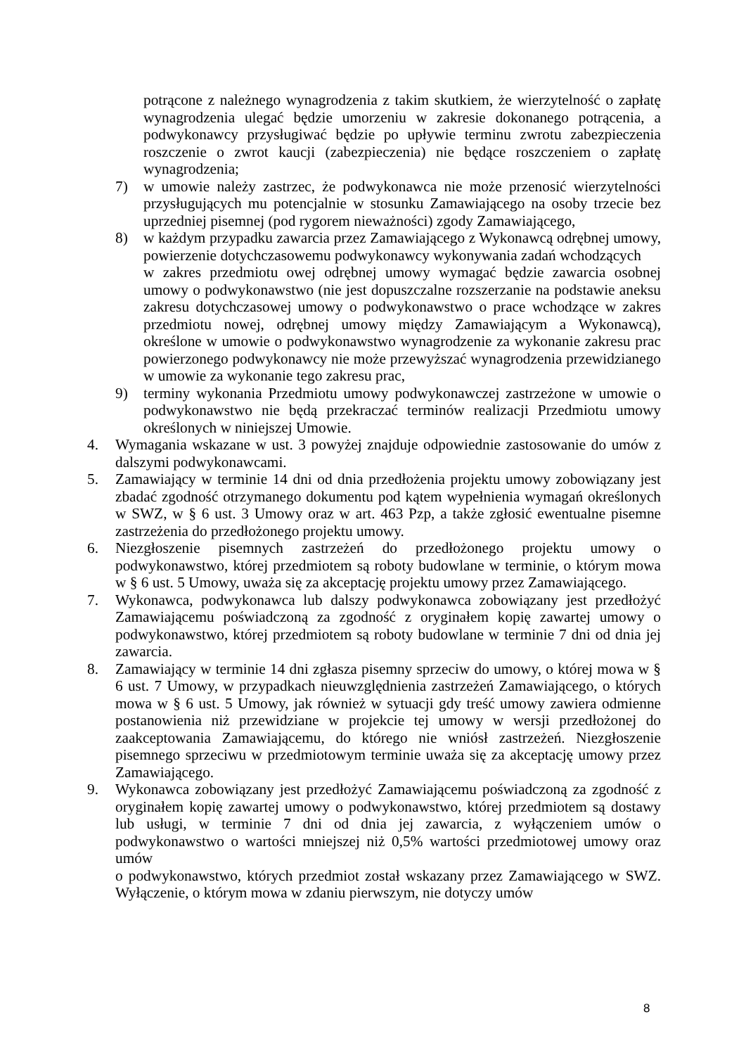potrącone z należnego wynagrodzenia z takim skutkiem, że wierzytelność o zapłatę wynagrodzenia ulegać będzie umorzeniu w zakresie dokonanego potrącenia, a podwykonawcy przysługiwać będzie po upływie terminu zwrotu zabezpieczenia roszczenie o zwrot kaucji (zabezpieczenia) nie będące roszczeniem o zapłatę wynagrodzenia;
7) w umowie należy zastrzec, że podwykonawca nie może przenosić wierzytelności przysługujących mu potencjalnie w stosunku Zamawiającego na osoby trzecie bez uprzedniej pisemnej (pod rygorem nieważności) zgody Zamawiającego,
8) w każdym przypadku zawarcia przez Zamawiającego z Wykonawcą odrębnej umowy, powierzenie dotychczasowemu podwykonawcy wykonywania zadań wchodzących
w zakres przedmiotu owej odrębnej umowy wymagać będzie zawarcia osobnej umowy o podwykonawstwo (nie jest dopuszczalne rozszerzanie na podstawie aneksu zakresu dotychczasowej umowy o podwykonawstwo o prace wchodzące w zakres przedmiotu nowej, odrębnej umowy między Zamawiającym a Wykonawcą), określone w umowie o podwykonawstwo wynagrodzenie za wykonanie zakresu prac powierzonego podwykonawcy nie może przewyższać wynagrodzenia przewidzianego w umowie za wykonanie tego zakresu prac,
9) terminy wykonania Przedmiotu umowy podwykonawczej zastrzeżone w umowie o podwykonawstwo nie będą przekraczać terminów realizacji Przedmiotu umowy określonych w niniejszej Umowie.
4. Wymagania wskazane w ust. 3 powyżej znajduje odpowiednie zastosowanie do umów z dalszymi podwykonawcami.
5. Zamawiający w terminie 14 dni od dnia przedłożenia projektu umowy zobowiązany jest zbadać zgodność otrzymanego dokumentu pod kątem wypełnienia wymagań określonych w SWZ, w § 6 ust. 3 Umowy oraz w art. 463 Pzp, a także zgłosić ewentualne pisemne zastrzeżenia do przedłożonego projektu umowy.
6. Niezgłoszenie pisemnych zastrzeżeń do przedłożonego projektu umowy o podwykonawstwo, której przedmiotem są roboty budowlane w terminie, o którym mowa w § 6 ust. 5 Umowy, uważa się za akceptację projektu umowy przez Zamawiającego.
7. Wykonawca, podwykonawca lub dalszy podwykonawca zobowiązany jest przedłożyć Zamawiającemu poświadczoną za zgodność z oryginałem kopię zawartej umowy o podwykonawstwo, której przedmiotem są roboty budowlane w terminie 7 dni od dnia jej zawarcia.
8. Zamawiający w terminie 14 dni zgłasza pisemny sprzeciw do umowy, o której mowa w § 6 ust. 7 Umowy, w przypadkach nieuwzględnienia zastrzeżeń Zamawiającego, o których mowa w § 6 ust. 5 Umowy, jak również w sytuacji gdy treść umowy zawiera odmienne postanowienia niż przewidziane w projekcie tej umowy w wersji przedłożonej do zaakceptowania Zamawiającemu, do którego nie wniósł zastrzeżeń. Niezgłoszenie pisemnego sprzeciwu w przedmiotowym terminie uważa się za akceptację umowy przez Zamawiającego.
9. Wykonawca zobowiązany jest przedłożyć Zamawiającemu poświadczoną za zgodność z oryginałem kopię zawartej umowy o podwykonawstwo, której przedmiotem są dostawy lub usługi, w terminie 7 dni od dnia jej zawarcia, z wyłączeniem umów o podwykonawstwo o wartości mniejszej niż 0,5% wartości przedmiotowej umowy oraz umów
o podwykonawstwo, których przedmiot został wskazany przez Zamawiającego w SWZ. Wyłączenie, o którym mowa w zdaniu pierwszym, nie dotyczy umów
8